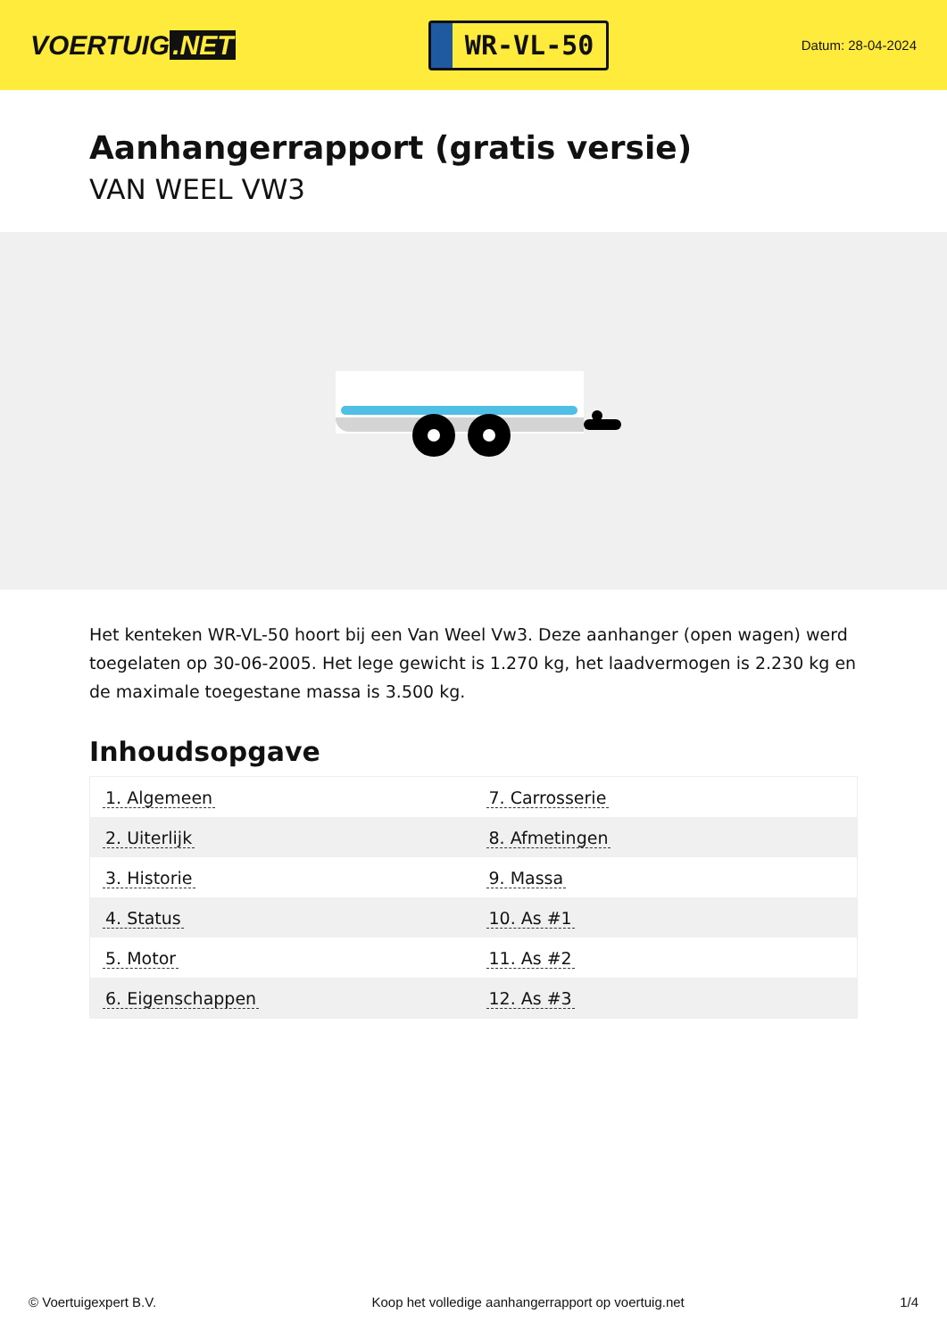VOERTUIG.NET
WR-VL-50
Datum: 28-04-2024
Aanhangerrapport (gratis versie)
VAN WEEL VW3
Het kenteken WR-VL-50 hoort bij een Van Weel Vw3. Deze aanhanger (open wagen) werd toegelaten op 30-06-2005. Het lege gewicht is 1.270 kg, het laadvermogen is 2.230 kg en de maximale toegestane massa is 3.500 kg.
Inhoudsopgave
| 1. Algemeen | 7. Carrosserie |
| 2. Uiterlijk | 8. Afmetingen |
| 3. Historie | 9. Massa |
| 4. Status | 10. As #1 |
| 5. Motor | 11. As #2 |
| 6. Eigenschappen | 12. As #3 |
© Voertuigexpert B.V. Koop het volledige aanhangerrapport op voertuig.net 1/4